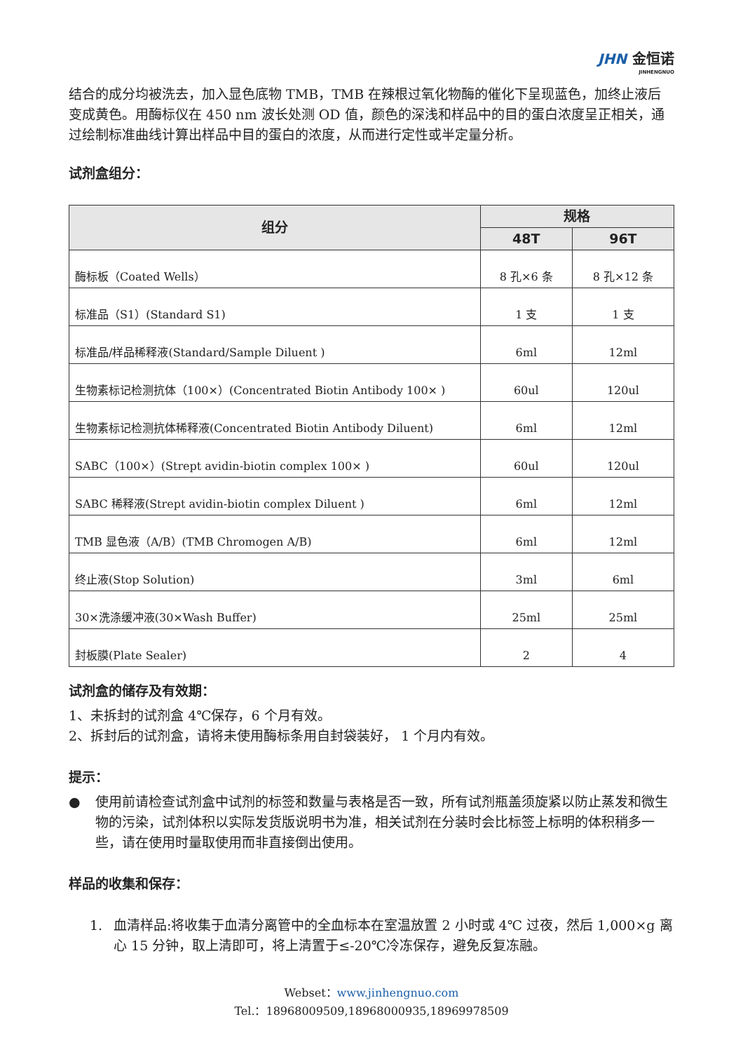JHN 金恒诺
JINHENGNUO
结合的成分均被洗去，加入显色底物 TMB，TMB 在辣根过氧化物酶的催化下呈现蓝色，加终止液后变成黄色。用酶标仪在 450 nm 波长处测 OD 值，颜色的深浅和样品中的目的蛋白浓度呈正相关，通过绘制标准曲线计算出样品中目的蛋白的浓度，从而进行定性或半定量分析。
试剂盒组分：
| 组分 | 规格 | |
| --- | --- | --- |
| | 48T | 96T |
| 酶标板（Coated Wells） | 8 孔×6 条 | 8 孔×12 条 |
| 标准品（S1）(Standard S1) | 1 支 | 1 支 |
| 标准品/样品稀释液(Standard/Sample Diluent ) | 6ml | 12ml |
| 生物素标记检测抗体（100×）(Concentrated Biotin Antibody 100× ) | 60ul | 120ul |
| 生物素标记检测抗体稀释液(Concentrated Biotin Antibody Diluent) | 6ml | 12ml |
| SABC（100×）(Strept avidin-biotin complex 100× ) | 60ul | 120ul |
| SABC 稀释液(Strept avidin-biotin complex Diluent ) | 6ml | 12ml |
| TMB 显色液（A/B）(TMB Chromogen A/B) | 6ml | 12ml |
| 终止液(Stop Solution) | 3ml | 6ml |
| 30×洗涤缓冲液(30×Wash Buffer) | 25ml | 25ml |
| 封板膜(Plate Sealer) | 2 | 4 |
试剂盒的储存及有效期：
1、未拆封的试剂盒 4℃保存，6 个月有效。
2、拆封后的试剂盒，请将未使用酶标条用自封袋装好， 1 个月内有效。
提示：
● 使用前请检查试剂盒中试剂的标签和数量与表格是否一致，所有试剂瓶盖须旋紧以防止蒸发和微生物的污染，试剂体积以实际发货版说明书为准，相关试剂在分装时会比标签上标明的体积稍多一些，请在使用时量取使用而非直接倒出使用。
样品的收集和保存：
1. 血清样品:将收集于血清分离管中的全血标本在室温放置 2 小时或 4℃ 过夜，然后 1,000×g 离心 15 分钟，取上清即可，将上清置于≤-20℃冷冻保存，避免反复冻融。
Webset：www.jinhengnuo.com
Tel.：18968009509,18968000935,18969978509